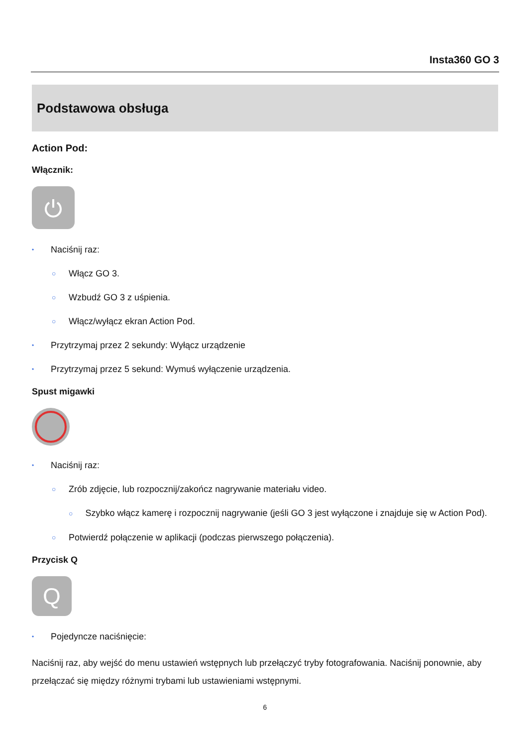Insta360 GO 3
Podstawowa obsługa
Action Pod:
Włącznik:
• Naciśnij raz:
○ Włącz GO 3.
○ Wzbudź GO 3 z uśpienia.
○ Włącz/wyłącz ekran Action Pod.
• Przytrzymaj przez 2 sekundy: Wyłącz urządzenie
• Przytrzymaj przez 5 sekund: Wymuś wyłączenie urządzenia.
Spust migawki
• Naciśnij raz:
○ Zrób zdjęcie, lub rozpocznij/zakończ nagrywanie materiału video.
○ Szybko włącz kamerę i rozpocznij nagrywanie (jeśli GO 3 jest wyłączone i znajduje się w Action Pod).
○ Potwierdź połączenie w aplikacji (podczas pierwszego połączenia).
Przycisk Q
Q
• Pojedyncze naciśnięcie:
Naciśnij raz, aby wejść do menu ustawień wstępnych lub przełączyć tryby fotografowania. Naciśnij ponownie, aby przełączać się między różnymi trybami lub ustawieniami wstępnymi.
6